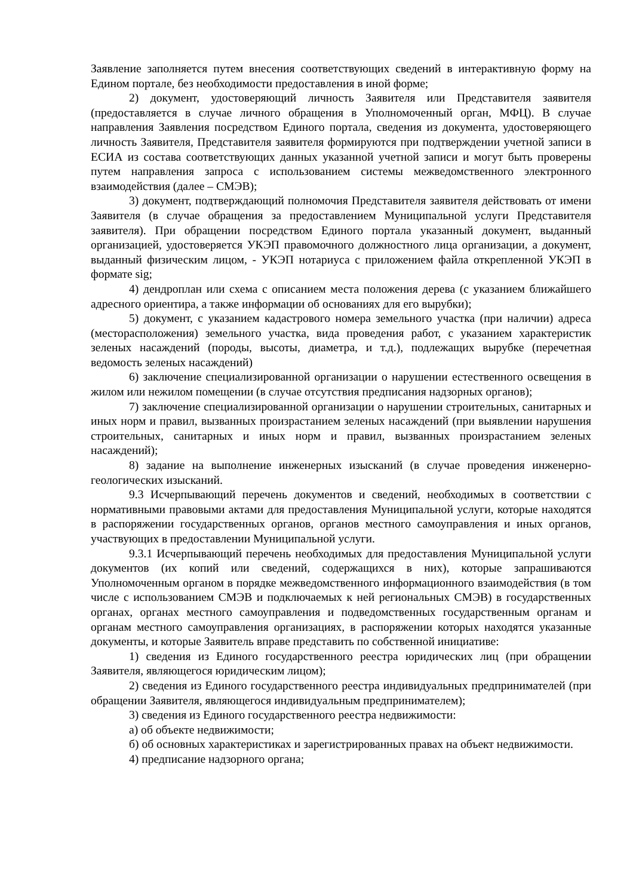Заявление заполняется путем внесения соответствующих сведений в интерактивную форму на Едином портале, без необходимости предоставления в иной форме;
2) документ, удостоверяющий личность Заявителя или Представителя заявителя (предоставляется в случае личного обращения в Уполномоченный орган, МФЦ). В случае направления Заявления посредством Единого портала, сведения из документа, удостоверяющего личность Заявителя, Представителя заявителя формируются при подтверждении учетной записи в ЕСИА из состава соответствующих данных указанной учетной записи и могут быть проверены путем направления запроса с использованием системы межведомственного электронного взаимодействия (далее – СМЭВ);
3) документ, подтверждающий полномочия Представителя заявителя действовать от имени Заявителя (в случае обращения за предоставлением Муниципальной услуги Представителя заявителя). При обращении посредством Единого портала указанный документ, выданный организацией, удостоверяется УКЭП правомочного должностного лица организации, а документ, выданный физическим лицом, - УКЭП нотариуса с приложением файла открепленной УКЭП в формате sig;
4) дендроплан или схема с описанием места положения дерева (с указанием ближайшего адресного ориентира, а также информации об основаниях для его вырубки);
5) документ, с указанием кадастрового номера земельного участка (при наличии) адреса (месторасположения) земельного участка, вида проведения работ, с указанием характеристик зеленых насаждений (породы, высоты, диаметра, и т.д.), подлежащих вырубке (перечетная ведомость зеленых насаждений)
6) заключение специализированной организации о нарушении естественного освещения в жилом или нежилом помещении (в случае отсутствия предписания надзорных органов);
7) заключение специализированной организации о нарушении строительных, санитарных и иных норм и правил, вызванных произрастанием зеленых насаждений (при выявлении нарушения строительных, санитарных и иных норм и правил, вызванных произрастанием зеленых насаждений);
8) задание на выполнение инженерных изысканий (в случае проведения инженерно-геологических изысканий.
9.3 Исчерпывающий перечень документов и сведений, необходимых в соответствии с нормативными правовыми актами для предоставления Муниципальной услуги, которые находятся в распоряжении государственных органов, органов местного самоуправления и иных органов, участвующих в предоставлении Муниципальной услуги.
9.3.1 Исчерпывающий перечень необходимых для предоставления Муниципальной услуги документов (их копий или сведений, содержащихся в них), которые запрашиваются Уполномоченным органом в порядке межведомственного информационного взаимодействия (в том числе с использованием СМЭВ и подключаемых к ней региональных СМЭВ) в государственных органах, органах местного самоуправления и подведомственных государственным органам и органам местного самоуправления организациях, в распоряжении которых находятся указанные документы, и которые Заявитель вправе представить по собственной инициативе:
1) сведения из Единого государственного реестра юридических лиц (при обращении Заявителя, являющегося юридическим лицом);
2) сведения из Единого государственного реестра индивидуальных предпринимателей (при обращении Заявителя, являющегося индивидуальным предпринимателем);
3) сведения из Единого государственного реестра недвижимости:
а) об объекте недвижимости;
б) об основных характеристиках и зарегистрированных правах на объект недвижимости.
4) предписание надзорного органа;